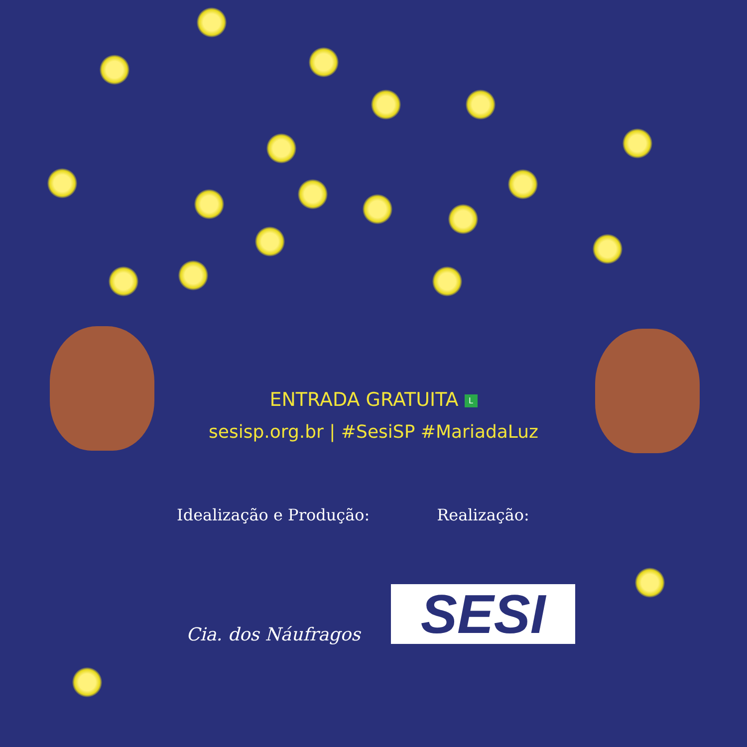ENTRADA GRATUITA L
sesisp.org.br | #SesiSP #MariadaLuz
Idealização e Produção:
Cia. dos Náufragos
Realização:
SESI